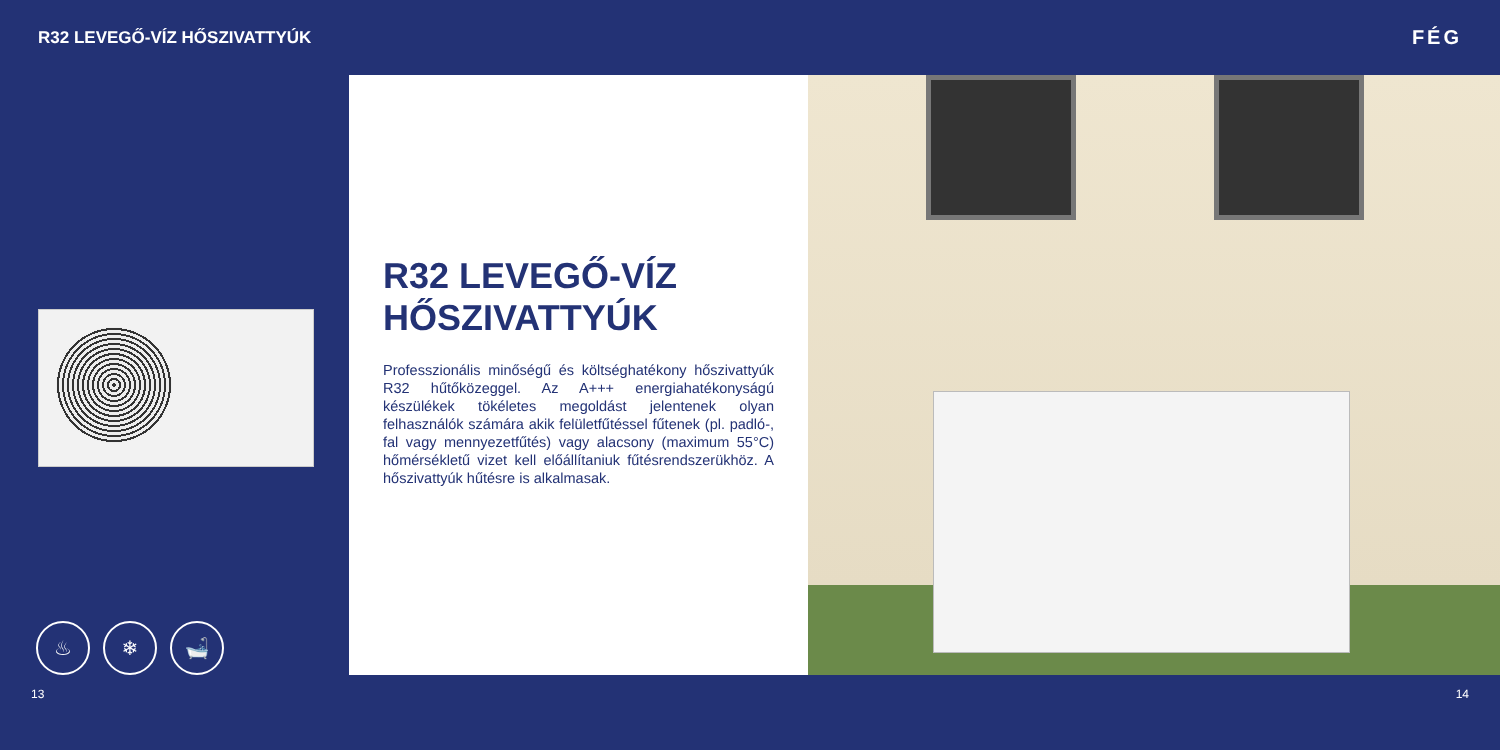R32 LEVEGŐ-VÍZ HŐSZIVATTYÚK
FÉG
♨ ❄ 🛁
R32 LEVEGŐ-VÍZ HŐSZIVATTYÚK
Professzionális minőségű és költséghatékony hőszivattyúk R32 hűtőközeggel. Az A+++ energiahatékonyságú készülékek tökéletes megoldást jelentenek olyan felhasználók számára akik felületfűtéssel fűtenek (pl. padló-, fal vagy mennyezetfűtés) vagy alacsony (maximum 55°C) hőmérsékletű vizet kell előállítaniuk fűtésrendszerükhöz. A hőszivattyúk hűtésre is alkalmasak.
13 14